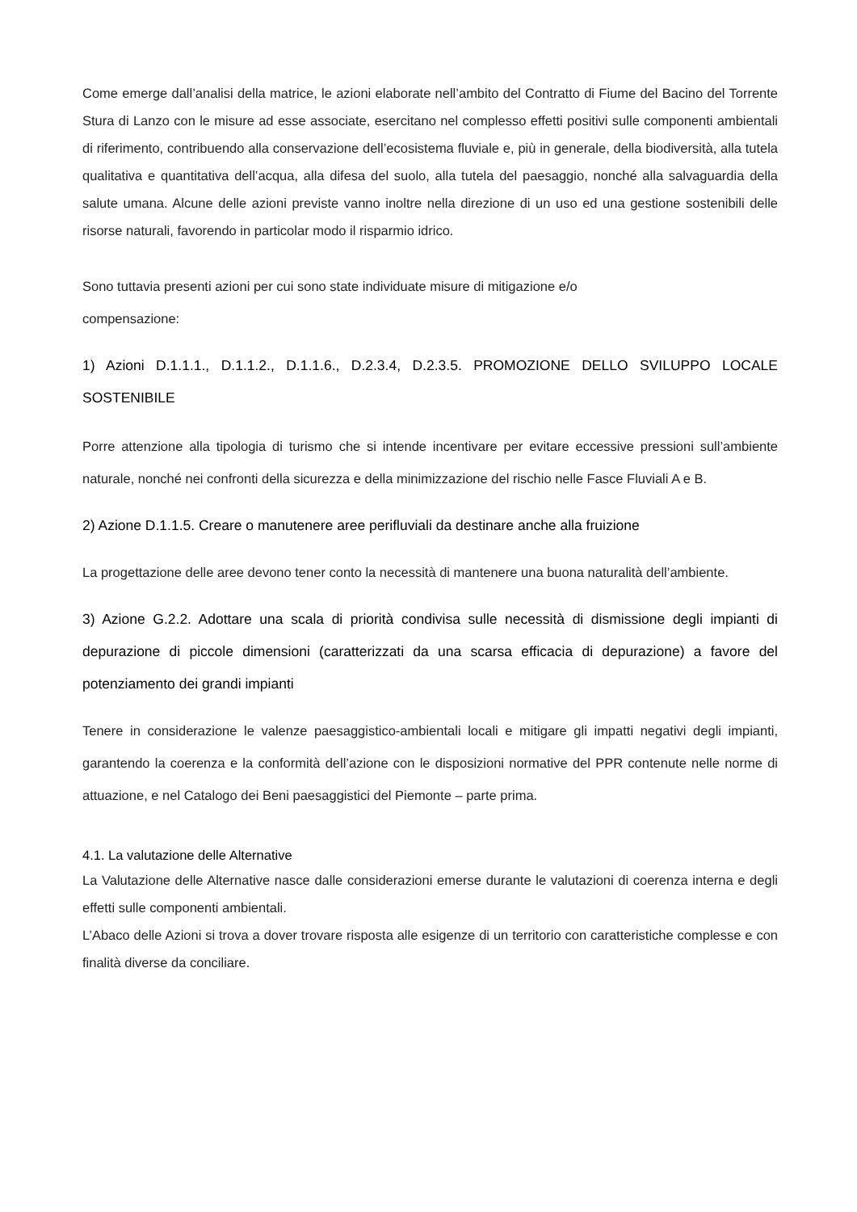Come emerge dall’analisi della matrice, le azioni elaborate nell’ambito del Contratto di Fiume del Bacino del Torrente Stura di Lanzo con le misure ad esse associate, esercitano nel complesso effetti positivi sulle componenti ambientali di riferimento, contribuendo alla conservazione dell’ecosistema fluviale e, più in generale, della biodiversità, alla tutela qualitativa e quantitativa dell’acqua, alla difesa del suolo, alla tutela del paesaggio, nonché alla salvaguardia della salute umana. Alcune delle azioni previste vanno inoltre nella direzione di un uso ed una gestione sostenibili delle risorse naturali, favorendo in particolar modo il risparmio idrico.
Sono tuttavia presenti azioni per cui sono state individuate misure di mitigazione e/o
compensazione:
1) Azioni D.1.1.1., D.1.1.2., D.1.1.6., D.2.3.4, D.2.3.5. PROMOZIONE DELLO SVILUPPO LOCALE SOSTENIBILE
Porre attenzione alla tipologia di turismo che si intende incentivare per evitare eccessive pressioni sull’ambiente naturale, nonché nei confronti della sicurezza e della minimizzazione del rischio nelle Fasce Fluviali A e B.
2) Azione D.1.1.5. Creare o manutenere aree perifluviali da destinare anche alla fruizione
La progettazione delle aree devono tener conto la necessità di mantenere una buona naturalità dell’ambiente.
3) Azione G.2.2. Adottare una scala di priorità condivisa sulle necessità di dismissione degli impianti di depurazione di piccole dimensioni (caratterizzati da una scarsa efficacia di depurazione) a favore del potenziamento dei grandi impianti
Tenere in considerazione le valenze paesaggistico-ambientali locali e mitigare gli impatti negativi degli impianti, garantendo la coerenza e la conformità dell’azione con le disposizioni normative del PPR contenute nelle norme di attuazione, e nel Catalogo dei Beni paesaggistici del Piemonte – parte prima.
4.1. La valutazione delle Alternative
La Valutazione delle Alternative nasce dalle considerazioni emerse durante le valutazioni di coerenza interna e degli effetti sulle componenti ambientali.
L’Abaco delle Azioni si trova a dover trovare risposta alle esigenze di un territorio con caratteristiche complesse e con finalità diverse da conciliare.